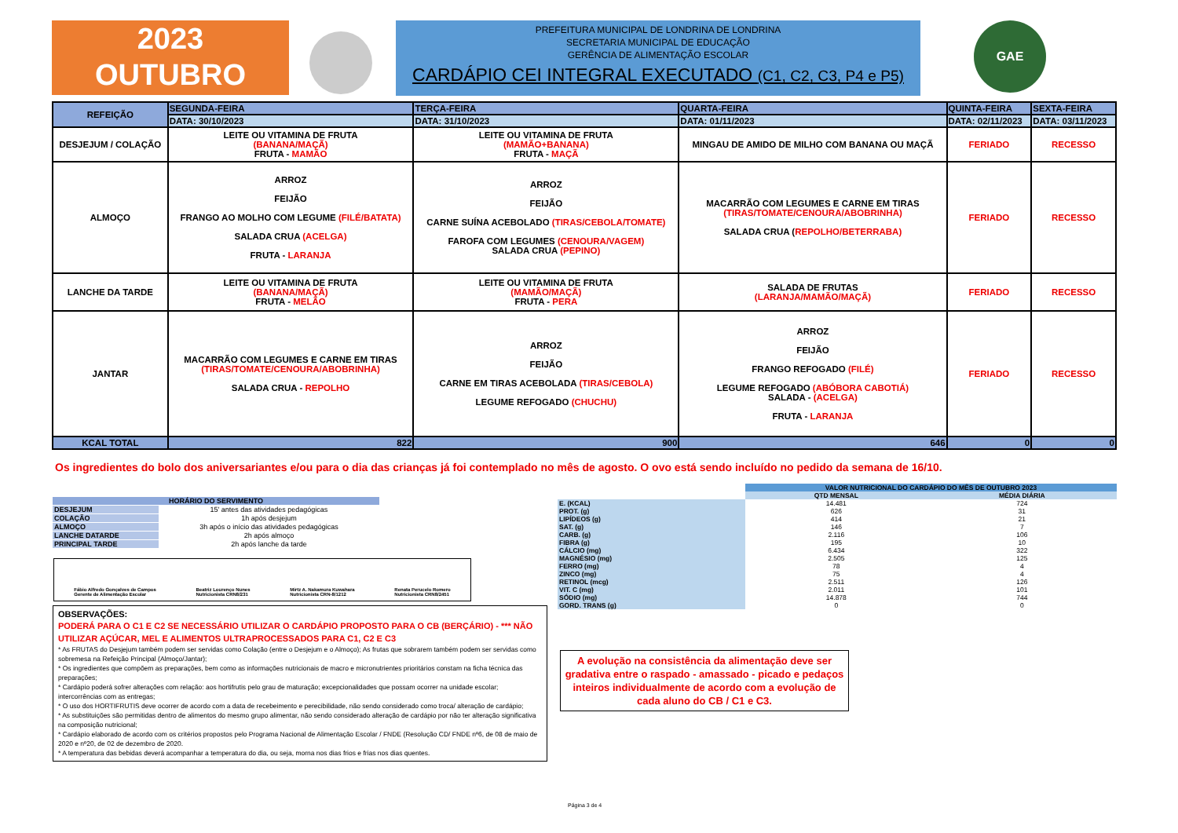2023
OUTUBRO
PREFEITURA MUNICIPAL DE LONDRINA DE LONDRINA
SECRETARIA MUNICIPAL DE EDUCAÇÃO
GERÊNCIA DE ALIMENTAÇÃO ESCOLAR
CARDÁPIO CEI INTEGRAL EXECUTADO (C1, C2, C3, P4 e P5)
GAE
| REFEIÇÃO | SEGUNDA-FEIRA | TERÇA-FEIRA | QUARTA-FEIRA | QUINTA-FEIRA | SEXTA-FEIRA |
| --- | --- | --- | --- | --- | --- |
| | DATA: 30/10/2023 | DATA: 31/10/2023 | DATA: 01/11/2023 | DATA: 02/11/2023 | DATA: 03/11/2023 |
| DESJEJUM / COLAÇÃO | LEITE OU VITAMINA DE FRUTA (BANANA/MAÇÃ) FRUTA - MAMÃO | LEITE OU VITAMINA DE FRUTA (MAMÃO+BANANA) FRUTA - MAÇÃ | MINGAU DE AMIDO DE MILHO COM BANANA OU MAÇÃ | FERIADO | RECESSO |
| ALMOÇO | ARROZ FEIJÃO FRANGO AO MOLHO COM LEGUME (FILÉ/BATATA) SALADA CRUA (ACELGA) FRUTA - LARANJA | ARROZ FEIJÃO CARNE SUÍNA ACEBOLADO (TIRAS/CEBOLA/TOMATE) FAROFA COM LEGUMES (CENOURA/VAGEM) SALADA CRUA (PEPINO) | MACARRÃO COM LEGUMES E CARNE EM TIRAS (TIRAS/TOMATE/CENOURA/ABOBRINHA) SALADA CRUA ( REPOLHO/BETERRABA) | FERIADO | RECESSO |
| LANCHE DA TARDE | LEITE OU VITAMINA DE FRUTA (BANANA/MAÇÃ) FRUTA - MELÃO | LEITE OU VITAMINA DE FRUTA (MAMÃO/MAÇÃ) FRUTA - PERA | SALADA DE FRUTAS (LARANJA/MAMÃO/MAÇÃ) | FERIADO | RECESSO |
| JANTAR | MACARRÃO COM LEGUMES E CARNE EM TIRAS (TIRAS/TOMATE/CENOURA/ABOBRINHA) SALADA CRUA - REPOLHO | ARROZ FEIJÃO CARNE EM TIRAS ACEBOLADA (TIRAS/CEBOLA) LEGUME REFOGADO (CHUCHU) | ARROZ FEIJÃO FRANGO REFOGADO (FILÉ) LEGUME REFOGADO (ABÓBORA CABOTIÁ) SALADA - (ACELGA) FRUTA - LARANJA | FERIADO | RECESSO |
| KCAL TOTAL | 822 | 900 | 646 | 0 | 0 |
Os ingredientes do bolo dos aniversariantes e/ou para o dia das crianças já foi contemplado no mês de agosto. O ovo está sendo incluído no pedido da semana de 16/10.
| HORÁRIO DO SERVIMENTO | |
| DESJEJUM | 15' antes das atividades pedagógicas |
| COLAÇÃO | 1h após desjejum |
| ALMOÇO | 3h após o início das atividades pedagógicas |
| LANCHE DATARDE | 2h após almoço |
| PRINCIPAL TARDE | 2h após lanche da tarde |
| | VALOR NUTRICIONAL DO CARDÁPIO DO MÊS DE OUTUBRO 2023 | |
| | QTD MENSAL | MÉDIA DIÁRIA |
| E. (KCAL) | 14.481 | 724 |
| PROT. (g) | 626 | 31 |
| LIPÍDEOS (g) | 414 | 21 |
| SAT. (g) | 146 | 7 |
| CARB. (g) | 2.116 | 106 |
| FIBRA (g) | 195 | 10 |
| CÁLCIO (mg) | 6.434 | 322 |
| MAGNÉSIO (mg) | 2.505 | 125 |
| FERRO (mg) | 78 | 4 |
| ZINCO (mg) | 75 | 4 |
| RETINOL (mcg) | 2.511 | 126 |
| VIT. C (mg) | 2.011 | 101 |
| SÓDIO (mg) | 14.878 | 744 |
| GORD. TRANS (g) | 0 | 0 |
Fábio Alfredo Gonçalves de Campos
Gerente de Alimentação Escolar
Beatriz Lourenço Nunes
Nutricionista CRN8/231
Mirtz A. Nakamura Kuwahara
Nutricionista CRN-8/1212
Renata Perucelo Romero
Nutricionista CRN8/2451
OBSERVAÇÕES:
PODERÁ PARA O C1 E C2 SE NECESSÁRIO UTILIZAR O CARDÁPIO PROPOSTO PARA O CB (BERÇÁRIO) - *** NÃO UTILIZAR AÇÚCAR, MEL E ALIMENTOS ULTRAPROCESSADOS PARA C1, C2 E C3
* As FRUTAS do Desjejum também podem ser servidas como Colação (entre o Desjejum e o Almoço); As frutas que sobrarem também podem ser servidas como sobremesa na Refeição Principal (Almoço/Jantar);
* Os ingredientes que compõem as preparações, bem como as informações nutricionais de macro e micronutrientes prioritários constam na ficha técnica das preparações;
* Cardápio poderá sofrer alterações com relação: aos hortifrutis pelo grau de maturação; excepcionalidades que possam ocorrer na unidade escolar; intercorrências com as entregas;
* O uso dos HORTIFRUTIS deve ocorrer de acordo com a data de recebeimento e perecibilidade, não sendo considerado como troca/ alteração de cardápio;
* As substituições são permitidas dentro de alimentos do mesmo grupo alimentar, não sendo considerado alteração de cardápio por não ter alteração significativa na composição nutricional;
* Cardápio elaborado de acordo com os critérios propostos pelo Programa Nacional de Alimentação Escolar / FNDE (Resolução CD/ FNDE nº6, de 08 de maio de 2020 e nº20, de 02 de dezembro de 2020.
* A temperatura das bebidas deverá acompanhar a temperatura do dia, ou seja, morna nos dias frios e frias nos dias quentes.
A evolução na consistência da alimentação deve ser gradativa entre o raspado - amassado - picado e pedaços inteiros individualmente de acordo com a evolução de cada aluno do CB / C1 e C3.
Página 3 de 4